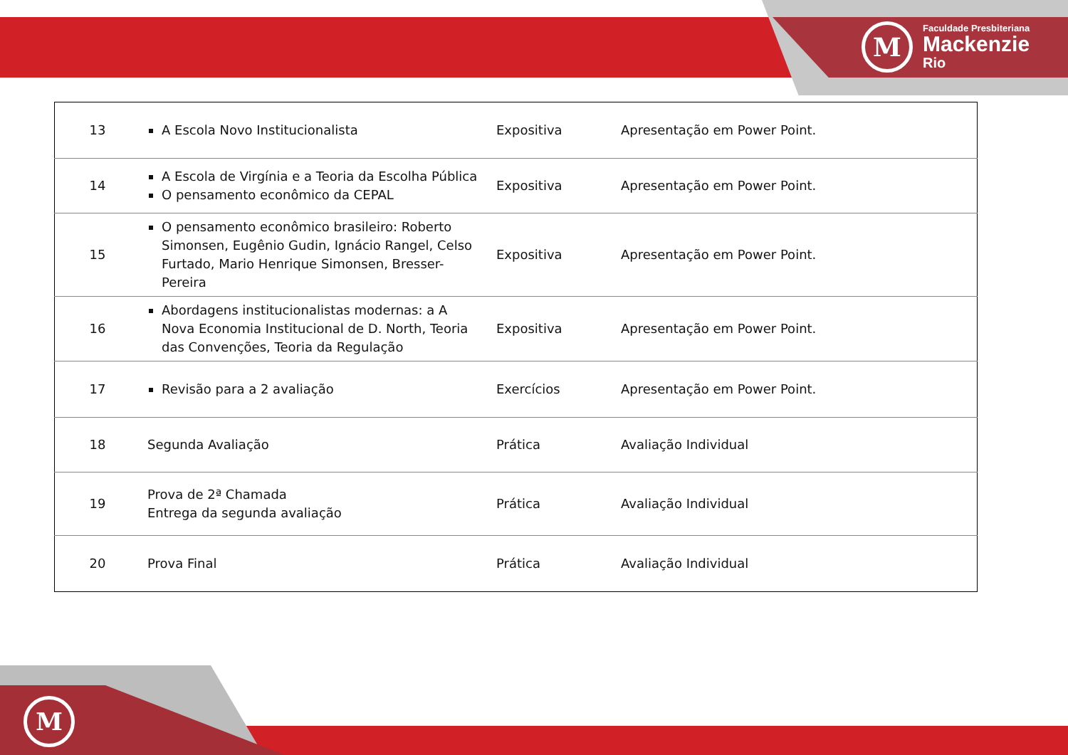M
Faculdade Presbiteriana
Mackenzie
Rio
| 13 | A Escola Novo Institucionalista | Expositiva | Apresentação em Power Point. |
| 14 | A Escola de Virgínia e a Teoria da Escolha Pública O pensamento econômico da CEPAL | Expositiva | Apresentação em Power Point. |
| 15 | O pensamento econômico brasileiro: Roberto Simonsen, Eugênio Gudin, Ignácio Rangel, Celso Furtado, Mario Henrique Simonsen, Bresser-Pereira | Expositiva | Apresentação em Power Point. |
| 16 | Abordagens institucionalistas modernas: a A Nova Economia Institucional de D. North, Teoria das Convenções, Teoria da Regulação | Expositiva | Apresentação em Power Point. |
| 17 | Revisão para a 2 avaliação | Exercícios | Apresentação em Power Point. |
| 18 | Segunda Avaliação | Prática | Avaliação Individual |
| 19 | Prova de 2ª Chamada Entrega da segunda avaliação | Prática | Avaliação Individual |
| 20 | Prova Final | Prática | Avaliação Individual |
M